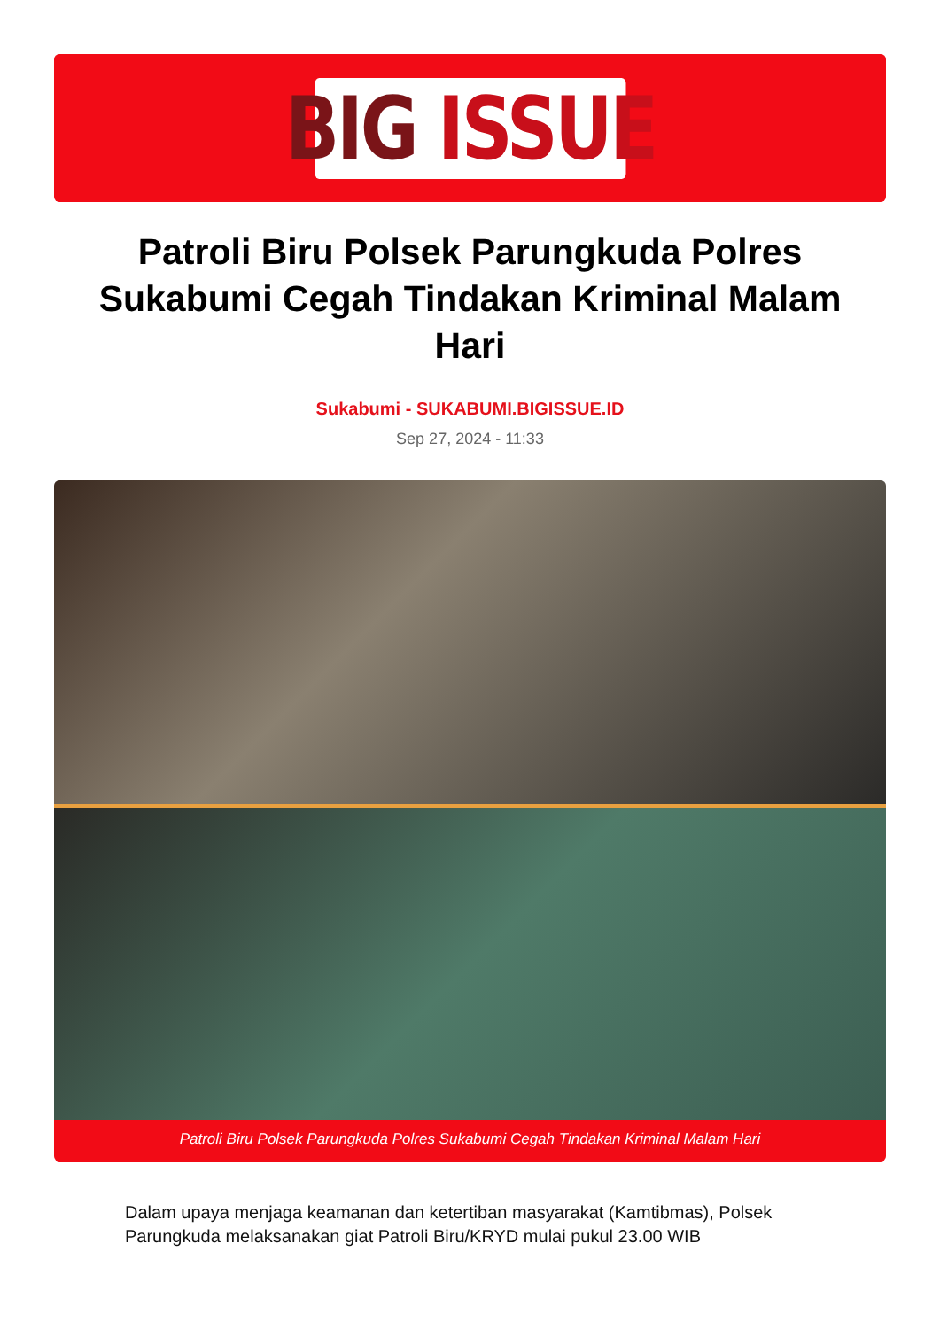BIG ISSUE
Patroli Biru Polsek Parungkuda Polres Sukabumi Cegah Tindakan Kriminal Malam Hari
Sukabumi - SUKABUMI.BIGISSUE.ID
Sep 27, 2024 - 11:33
Patroli Biru Polsek Parungkuda Polres Sukabumi Cegah Tindakan Kriminal Malam Hari
Dalam upaya menjaga keamanan dan ketertiban masyarakat (Kamtibmas), Polsek Parungkuda melaksanakan giat Patroli Biru/KRYD mulai pukul 23.00 WIB